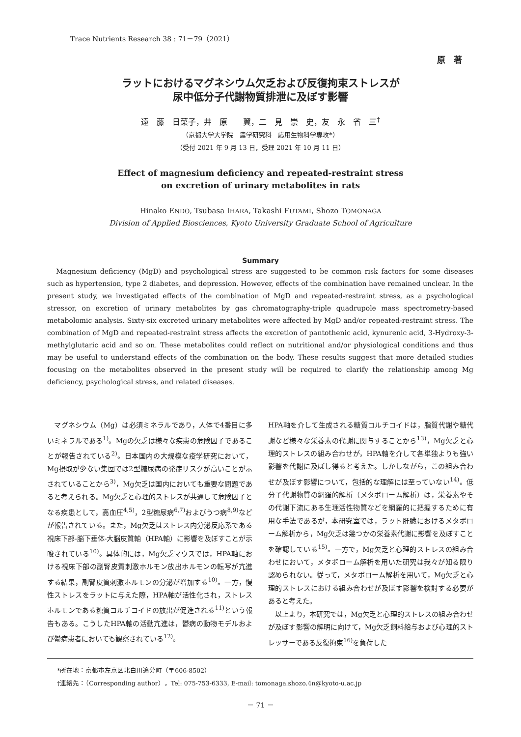Trace Nutrients Research 38 : 71－79（2021）
原　著
ラットにおけるマグネシウム欠乏および反復拘束ストレスが
尿中低分子代謝物質排泄に及ぼす影響
遠　藤　日菜子，井　原　　翼，二　見　崇　史，友　永　省　三<sup>†</sup>
（京都大学大学院　農学研究科　応用生物科学専攻*）
（受付 2021 年 9 月 13 日，受理 2021 年 10 月 11 日）
Effect of magnesium deficiency and repeated-restraint stress
on excretion of urinary metabolites in rats
Hinako ENDO, Tsubasa IHARA, Takashi FUTAMI, Shozo TOMONAGA
Division of Applied Biosciences, Kyoto University Graduate School of Agriculture
Summary
Magnesium deficiency (MgD) and psychological stress are suggested to be common risk factors for some diseases such as hypertension, type 2 diabetes, and depression. However, effects of the combination have remained unclear. In the present study, we investigated effects of the combination of MgD and repeated-restraint stress, as a psychological stressor, on excretion of urinary metabolites by gas chromatography-triple quadrupole mass spectrometry-based metabolomic analysis. Sixty-six excreted urinary metabolites were affected by MgD and/or repeated-restraint stress. The combination of MgD and repeated-restraint stress affects the excretion of pantothenic acid, kynurenic acid, 3-Hydroxy-3-methylglutaric acid and so on. These metabolites could reflect on nutritional and/or physiological conditions and thus may be useful to understand effects of the combination on the body. These results suggest that more detailed studies focusing on the metabolites observed in the present study will be required to clarify the relationship among Mg deficiency, psychological stress, and related diseases.
　マグネシウム（Mg）は必須ミネラルであり，人体で4番目に多いミネラルである<sup>1)</sup>。Mgの欠乏は様々な疾患の危険因子であることが報告されている<sup>2)</sup>。日本国内の大規模な疫学研究において，Mg摂取が少ない集団では2型糖尿病の発症リスクが高いことが示されていることから<sup>3)</sup>，Mg欠乏は国内においても重要な問題であると考えられる。Mg欠乏と心理的ストレスが共通して危険因子となる疾患として，高血圧<sup>4,5)</sup>，2型糖尿病<sup>6,7)</sup>およびうつ病<sup>8,9)</sup>などが報告されている。また，Mg欠乏はストレス内分泌反応系である視床下部-脳下垂体-大脳皮質軸（HPA軸）に影響を及ぼすことが示唆されている<sup>10)</sup>。具体的には，Mg欠乏マウスでは，HPA軸における視床下部の副腎皮質刺激ホルモン放出ホルモンの転写が亢進する結果，副腎皮質刺激ホルモンの分泌が増加する<sup>10)</sup>。一方，慢性ストレスをラットに与えた際，HPA軸が活性化され，ストレスホルモンである糖質コルチコイドの放出が促進される<sup>11)</sup>という報告もある。こうしたHPA軸の活動亢進は，鬱病の動物モデルおよび鬱病患者においても観察されている<sup>12)</sup>。
HPA軸を介して生成される糖質コルチコイドは，脂質代謝や糖代謝など様々な栄養素の代謝に関与することから<sup>13)</sup>，Mg欠乏と心理的ストレスの組み合わせが，HPA軸を介して各単独よりも強い影響を代謝に及ぼし得ると考えた。しかしながら，この組み合わせが及ぼす影響について，包括的な理解には至っていない<sup>14)</sup>。低分子代謝物質の網羅的解析（メタボローム解析）は，栄養素やその代謝下流にある生理活性物質などを網羅的に把握するために有用な手法であるが，本研究室では，ラット肝臓におけるメタボローム解析から，Mg欠乏は幾つかの栄養素代謝に影響を及ぼすことを確認している<sup>15)</sup>。一方で，Mg欠乏と心理的ストレスの組み合わせにおいて，メタボローム解析を用いた研究は我々が知る限り認められない。従って，メタボローム解析を用いて，Mg欠乏と心理的ストレスにおける組み合わせが及ぼす影響を検討する必要があると考えた。
　以上より，本研究では，Mg欠乏と心理的ストレスの組み合わせが及ぼす影響の解明に向けて，Mg欠乏飼料給与および心理的ストレッサーである反復拘束<sup>16)</sup>を負荷した
*所在地：京都市左京区北白川追分町（〒606-8502）
†連絡先：（Corresponding author），Tel: 075-753-6333, E-mail: tomonaga.shozo.4n@kyoto-u.ac.jp
－ 71 －